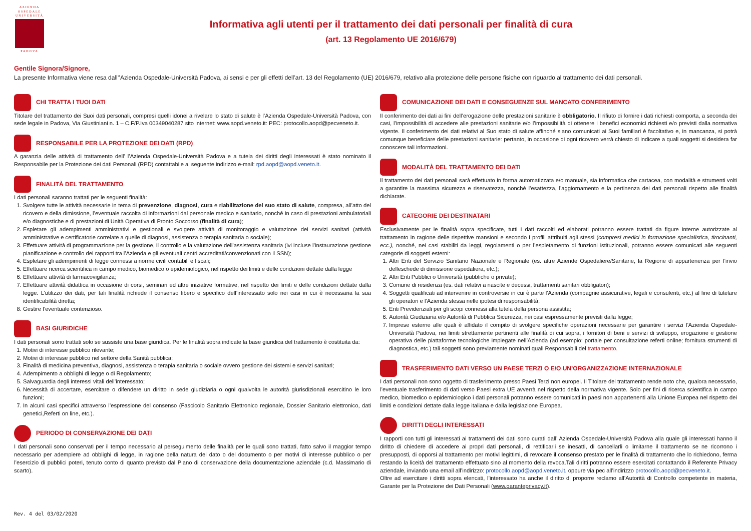AZIENDA
OSPEDALE
UNIVERSITÀ
PADOVA
Informativa agli utenti per il trattamento dei dati personali per finalità di cura
(art. 13 Regolamento UE 2016/679)
Gentile Signora/Signore,
La presente Informativa viene resa dall’’Azienda Ospedale-Università Padova, ai sensi e per gli effetti dell’art. 13 del Regolamento (UE) 2016/679, relativo alla protezione delle persone fisiche con riguardo al trattamento dei dati personali.
CHI TRATTA I TUOI DATI
Titolare del trattamento dei Suoi dati personali, compresi quelli idonei a rivelare lo stato di salute è l’Azienda Ospedale-Università Padova, con sede legale in Padova, Via Giustiniani n. 1 – C.F/P.Iva 00349040287 sito internet: www.aopd.veneto.it: PEC: protocollo.aopd@pecveneto.it.
RESPONSABILE PER LA PROTEZIONE DEI DATI (RPD)
A garanzia delle attività di trattamento dell’ l’Azienda Ospedale-Università Padova e a tutela dei diritti degli interessati è stato nominato il Responsabile per la Protezione dei dati Personali (RPD) contattabile al seguente indirizzo e-mail: rpd.aopd@aopd.veneto.it.
FINALITÀ DEL TRATTAMENTO
I dati personali saranno trattati per le seguenti finalità:
1. Svolgere tutte le attività necessarie in tema di prevenzione, diagnosi, cura e riabilitazione del suo stato di salute, compresa, all’atto del ricovero e della dimissione, l’eventuale raccolta di informazioni dal personale medico e sanitario, nonché in caso di prestazioni ambulatoriali e/o diagnostiche e di prestazioni di Unità Operativa di Pronto Soccorso (finalità di cura);
2. Espletare gli adempimenti amministrativi e gestionali e svolgere attività di monitoraggio e valutazione dei servizi sanitari (attività amministrative e certificatorie correlate a quelle di diagnosi, assistenza o terapia sanitaria o sociale);
3. Effettuare attività di programmazione per la gestione, il controllo e la valutazione dell’assistenza sanitaria (ivi incluse l’instaurazione gestione pianificazione e controllo dei rapporti tra l’Azienda e gli eventuali centri accreditati/convenzionati con il SSN);
4. Espletare gli adempimenti di legge connessi a norme civili contabili e fiscali;
5. Effettuare ricerca scientifica in campo medico, biomedico o epidemiologico, nel rispetto dei limiti e delle condizioni dettate dalla legge
6. Effettuare attività di farmacovigilanza;
7. Effettuare attività didattica in occasione di corsi, seminari ed altre iniziative formative, nel rispetto dei limiti e delle condizioni dettate dalla legge. L’utilizzo dei dati, per tali finalità richiede il consenso libero e specifico dell’interessato solo nei casi in cui è necessaria la sua identificabilità diretta;
8. Gestire l’eventuale contenzioso.
BASI GIURIDICHE
I dati personali sono trattati solo se sussiste una base giuridica. Per le finalità sopra indicate la base giuridica del trattamento è costituita da:
1. Motivi di interesse pubblico rilevante;
2. Motivi di interesse pubblico nel settore della Sanità pubblica;
3. Finalità di medicina preventiva, diagnosi, assistenza o terapia sanitaria o sociale ovvero gestione dei sistemi e servizi sanitari;
4. Adempimento a obblighi di legge o di Regolamento;
5. Salvaguardia degli interessi vitali dell’interessato;
6. Necessità di accertare, esercitare o difendere un diritto in sede giudiziaria o ogni qualvolta le autorità giurisdizionali esercitino le loro funzioni;
7. In alcuni casi specifici attraverso l’espressione del consenso (Fascicolo Sanitario Elettronico regionale, Dossier Sanitario elettronico, dati genetici,Referti on line, etc.).
PERIODO DI CONSERVAZIONE DEI DATI
I dati personali sono conservati per il tempo necessario al perseguimento delle finalità per le quali sono trattati, fatto salvo il maggior tempo necessario per adempiere ad obblighi di legge, in ragione della natura del dato o del documento o per motivi di interesse pubblico o per l’esercizio di pubblici poteri, tenuto conto di quanto previsto dal Piano di conservazione della documentazione aziendale (c.d. Massimario di scarto).
COMUNICAZIONE DEI DATI E CONSEGUENZE SUL MANCATO CONFERIMENTO
Il conferimento dei dati ai fini dell’erogazione delle prestazioni sanitarie è obbligatorio. Il rifiuto di fornire i dati richiesti comporta, a seconda dei casi, l’impossibilità di accedere alle prestazioni sanitarie e/o l’impossibilità di ottenere i benefici economici richiesti e/o previsti dalla normativa vigente. Il conferimento dei dati relativi al Suo stato di salute affinché siano comunicati ai Suoi familiari è facoltativo e, in mancanza, si potrà comunque beneficiare delle prestazioni sanitarie: pertanto, in occasione di ogni ricovero verrà chiesto di indicare a quali soggetti si desidera far conoscere tali informazioni.
MODALITÀ DEL TRATTAMENTO DEI DATI
Il trattamento dei dati personali sarà effettuato in forma automatizzata e/o manuale, sia informatica che cartacea, con modalità e strumenti volti a garantire la massima sicurezza e riservatezza, nonché l’esattezza, l’aggiornamento e la pertinenza dei dati personali rispetto alle finalità dichiarate.
CATEGORIE DEI DESTINATARI
Esclusivamente per le finalità sopra specificate, tutti i dati raccolti ed elaborati potranno essere trattati da figure interne autorizzate al trattamento in ragione delle rispettive mansioni e secondo i profili attribuiti agli stessi (compresi medici in formazione specialistica, tirocinanti, ecc.), nonché, nei casi stabiliti da leggi, regolamenti o per l’espletamento di funzioni istituzionali, potranno essere comunicati alle seguenti categorie di soggetti esterni:
1. Altri Enti del Servizio Sanitario Nazionale e Regionale (es. altre Aziende Ospedaliere/Sanitarie, la Regione di appartenenza per l’invio delleschede di dimissione ospedaliera, etc.);
2. Altri Enti Pubblici o Università (pubbliche o private);
3. Comune di residenza (es. dati relativi a nascite e decessi, trattamenti sanitari obbligatori);
4. Soggetti qualificati ad intervenire in controversie in cui è parte l'Azienda (compagnie assicurative, legali e consulenti, etc.) al fine di tutelare gli operatori e l’Azienda stessa nelle ipotesi di responsabilità;
5. Enti Previdenziali per gli scopi connessi alla tutela della persona assistita;
6. Autorità Giudiziaria e/o Autorità di Pubblica Sicurezza, nei casi espressamente previsti dalla legge;
7. Imprese esterne alle quali è affidato il compito di svolgere specifiche operazioni necessarie per garantire i servizi l’Azienda Ospedale-Università Padova, nei limiti strettamente pertinenti alle finalità di cui sopra, i fornitori di beni e servizi di sviluppo, erogazione e gestione operativa delle piattaforme tecnologiche impiegate nell’Azienda (ad esempio: portale per consultazione referti online; fornitura strumenti di diagnostica, etc.) tali soggetti sono previamente nominati quali Responsabili del trattamento.
TRASFERIMENTO DATI VERSO UN PAESE TERZI O E/O UN’ORGANIZZAZIONE INTERNAZIONALE
I dati personali non sono oggetto di trasferimento presso Paesi Terzi non europei. Il Titolare del trattamento rende noto che, qualora necessario, l’eventuale trasferimento di dati verso Paesi extra UE avverrà nel rispetto della normativa vigente. Solo per fini di ricerca scientifica in campo medico, biomedico o epidemiologico i dati personali potranno essere comunicati in paesi non appartenenti alla Unione Europea nel rispetto dei limiti e condizioni dettate dalla legge italiana e dalla legislazione Europea.
DIRITTI DEGLI INTERESSATI
I rapporti con tutti gli interessati ai trattamenti dei dati sono curati dall’ Azienda Ospedale-Università Padova alla quale gli interessati hanno il diritto di chiedere di accedere ai propri dati personali, di rettificarli se inesatti, di cancellarli o limitarne il trattamento se ne ricorrono i presupposti, di opporsi al trattamento per motivi legittimi, di revocare il consenso prestato per le finalità di trattamento che lo richiedono, ferma restando la liceità del trattamento effettuato sino al momento della revoca.Tali diritti potranno essere esercitati contattando il Referente Privacy aziendale, inviando una email all’indirizzo: protocollo.aopd@aopd.veneto.it. oppure via pec all’indirizzo protocollo.aopd@pecveneto.it.
Oltre ad esercitare i diritti sopra elencati, l’interessato ha anche il diritto di proporre reclamo all’Autorità di Controllo competente in materia, Garante per la Protezione dei Dati Personali (www.garanteprivacy.it).
Rev. 4 del 03/02/2020